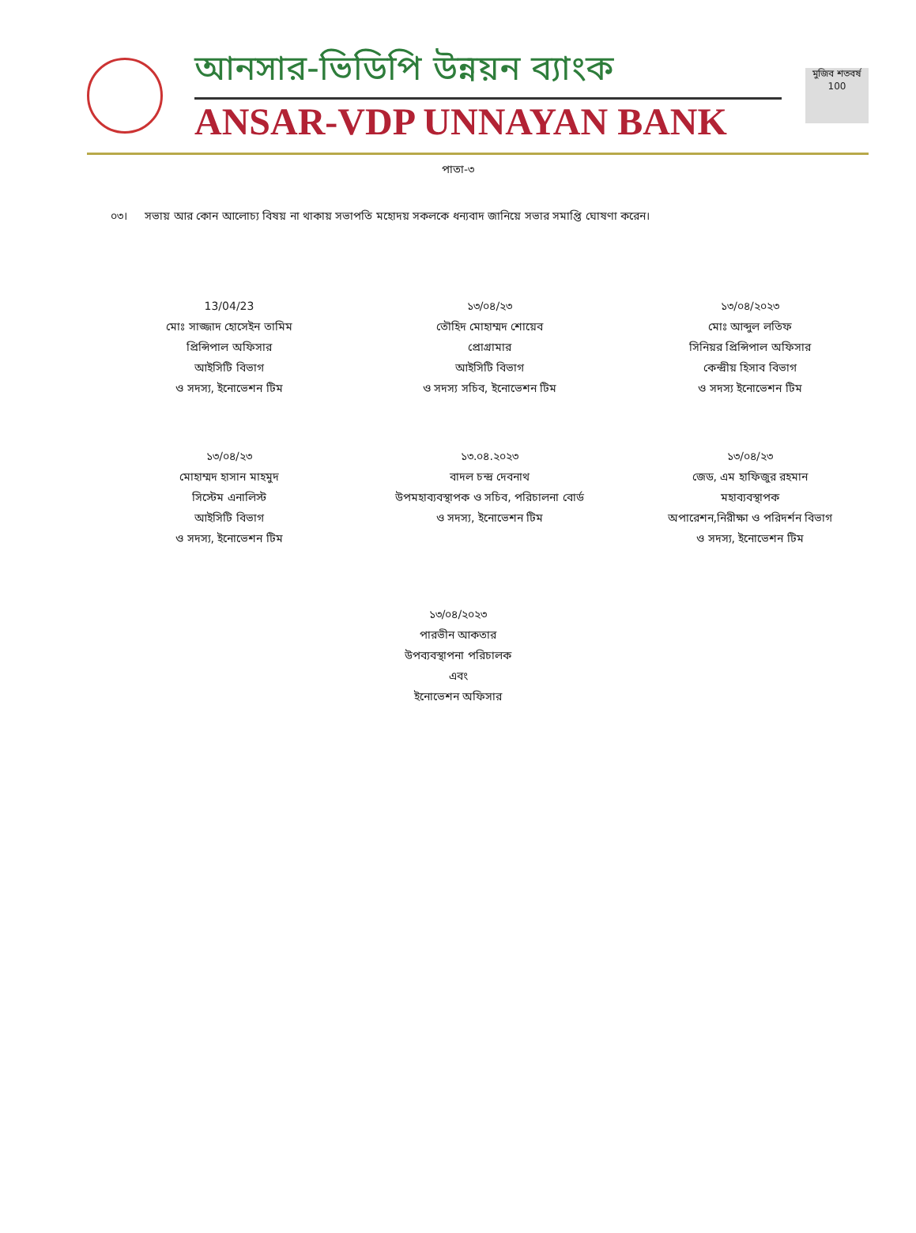আনসার-ভিডিপি উন্নয়ন ব্যাংক
ANSAR-VDP UNNAYAN BANK
মুজিব শতবর্ষ 100
পাতা-৩
০৩। সভায় আর কোন আলোচ্য বিষয় না থাকায় সভাপতি মহোদয় সকলকে ধন্যবাদ জানিয়ে সভার সমাপ্তি ঘোষণা করেন।
13/04/23
মোঃ সাজ্জাদ হোসেইন তামিম
প্রিন্সিপাল অফিসার
আইসিটি বিভাগ
ও সদস্য, ইনোভেশন টিম
১৩/০৪/২৩
তৌহিদ মোহাম্মদ শোয়েব
প্রোগ্রামার
আইসিটি বিভাগ
ও সদস্য সচিব, ইনোভেশন টিম
১৩/০৪/২০২৩
মোঃ আব্দুল লতিফ
সিনিয়র প্রিন্সিপাল অফিসার
কেন্দ্রীয় হিসাব বিভাগ
ও সদস্য ইনোভেশন টিম
১৩/০৪/২৩
মোহাম্মদ হাসান মাহমুদ
সিস্টেম এনালিস্ট
আইসিটি বিভাগ
ও সদস্য, ইনোভেশন টিম
১৩.০৪.২০২৩
বাদল চন্দ্র দেবনাথ
উপমহাব্যবস্থাপক ও সচিব, পরিচালনা বোর্ড
ও সদস্য, ইনোভেশন টিম
১৩/০৪/২৩
জেড, এম হাফিজুর রহমান
মহাব্যবস্থাপক
অপারেশন,নিরীক্ষা ও পরিদর্শন বিভাগ
ও সদস্য, ইনোভেশন টিম
১৩/০৪/২০২৩
পারভীন আকতার
উপব্যবস্থাপনা পরিচালক
এবং
ইনোভেশন অফিসার